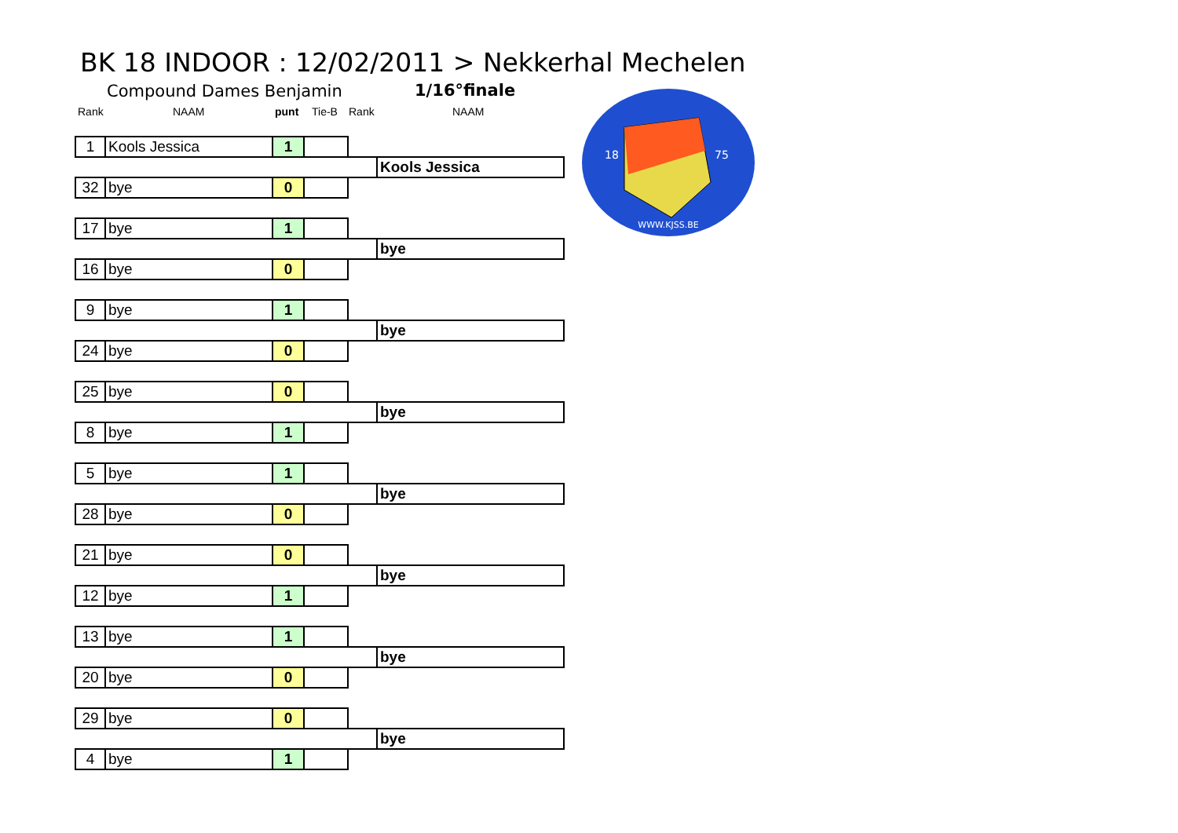BK 18 INDOOR : 12/02/2011 > Nekkerhal Mechelen
Compound Dames Benjamin 1/16°finale
Rank NAAM punt Tie-B Rank NAAM
WWW.KJSS.BE
18
75
| 1 | Kools Jessica | 1 | | | |
| | | | | | Kools Jessica |
| 32 | bye | 0 | | | |
| 17 | bye | 1 | | | |
| | | | | | bye |
| 16 | bye | 0 | | | |
| 9 | bye | 1 | | | |
| | | | | | bye |
| 24 | bye | 0 | | | |
| 25 | bye | 0 | | | |
| | | | | | bye |
| 8 | bye | 1 | | | |
| 5 | bye | 1 | | | |
| | | | | | bye |
| 28 | bye | 0 | | | |
| 21 | bye | 0 | | | |
| | | | | | bye |
| 12 | bye | 1 | | | |
| 13 | bye | 1 | | | |
| | | | | | bye |
| 20 | bye | 0 | | | |
| 29 | bye | 0 | | | |
| | | | | | bye |
| 4 | bye | 1 | | | |